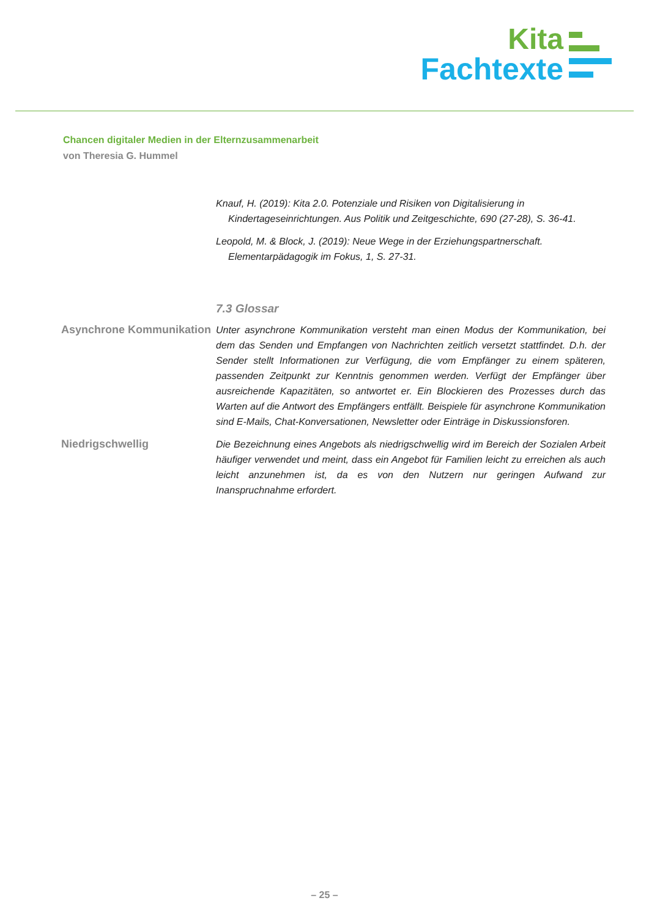Kita
Fachtexte
Chancen digitaler Medien in der Elternzusammenarbeit
von Theresia G. Hummel
Knauf, H. (2019): Kita 2.0. Potenziale und Risiken von Digitalisierung in Kindertageseinrichtungen. Aus Politik und Zeitgeschichte, 690 (27-28), S. 36-41.
Leopold, M. & Block, J. (2019): Neue Wege in der Erziehungspartnerschaft. Elementarpädagogik im Fokus, 1, S. 27-31.
7.3 Glossar
Asynchrone Kommunikation
Unter asynchrone Kommunikation versteht man einen Modus der Kommunikation, bei dem das Senden und Empfangen von Nachrichten zeitlich versetzt stattfindet. D.h. der Sender stellt Informationen zur Verfügung, die vom Empfänger zu einem späteren, passenden Zeitpunkt zur Kenntnis genommen werden. Verfügt der Empfänger über ausreichende Kapazitäten, so antwortet er. Ein Blockieren des Prozesses durch das Warten auf die Antwort des Empfängers entfällt. Beispiele für asynchrone Kommunikation sind E-Mails, Chat-Konversationen, Newsletter oder Einträge in Diskussionsforen.
Niedrigschwellig Die Bezeichnung eines Angebots als niedrigschwellig wird im Bereich der Sozialen Arbeit häufiger verwendet und meint, dass ein Angebot für Familien leicht zu erreichen als auch leicht anzunehmen ist, da es von den Nutzern nur geringen Aufwand zur Inanspruchnahme erfordert.
– 25 –